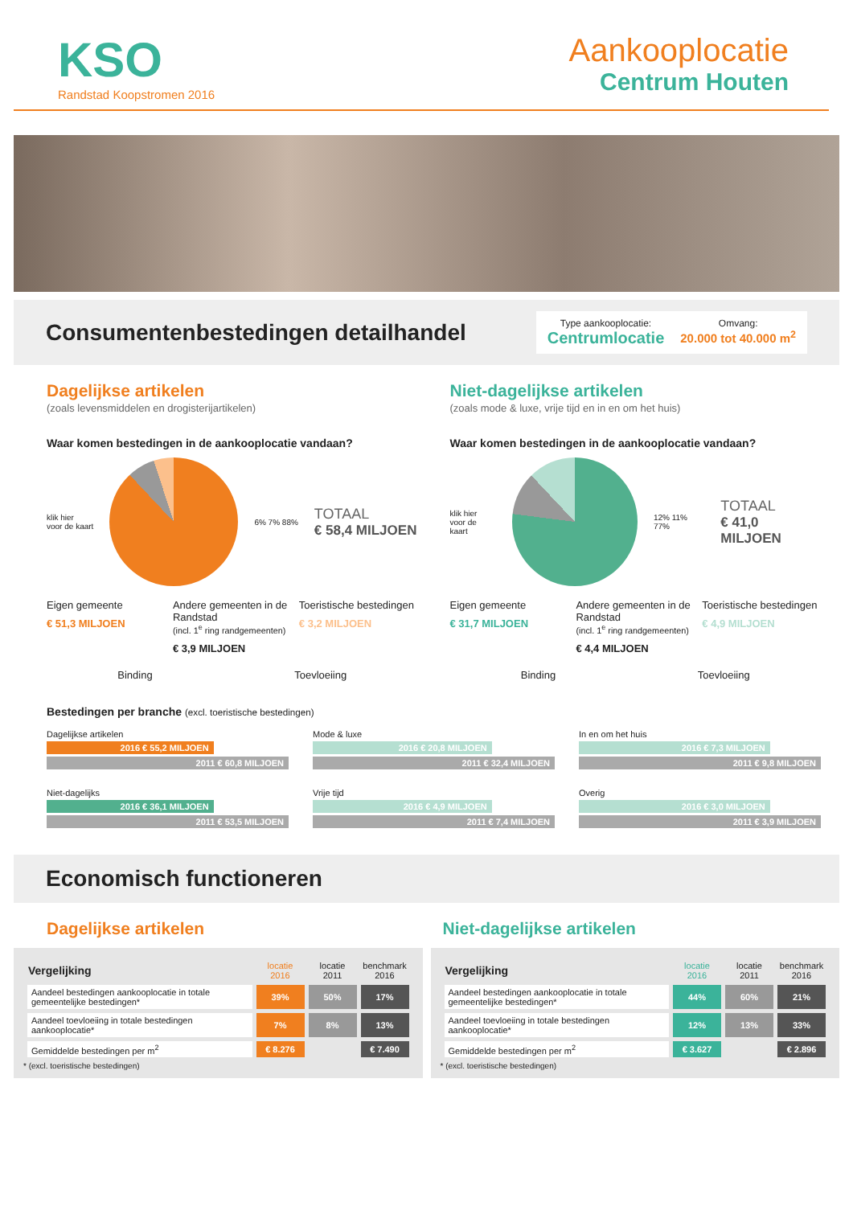KSO
Randstad Koopstromen 2016
Aankooplocatie
Centrum Houten
Consumentenbestedingen detailhandel
Type aankooplocatie:
Centrumlocatie
Omvang:
20.000 tot 40.000 m<sup>2</sup>
Dagelijkse artikelen
(zoals levensmiddelen en drogisterijartikelen)
Waar komen bestedingen in de aankooplocatie vandaan?
klik hier
voor de kaart
6% 7% 88%
TOTAAL
€ 58,4 MILJOEN
Eigen gemeente
€ 51,3 MILJOEN
Andere gemeenten in de Randstad
(incl. 1<sup>e</sup> ring randgemeenten)
€ 3,9 MILJOEN
Toeristische bestedingen
€ 3,2 MILJOEN
Binding Toevloeiing
Niet-dagelijkse artikelen
(zoals mode & luxe, vrije tijd en in en om het huis)
Waar komen bestedingen in de aankooplocatie vandaan?
klik hier
voor de kaart
12% 11% 77%
TOTAAL
€ 41,0 MILJOEN
Eigen gemeente
€ 31,7 MILJOEN
Andere gemeenten in de Randstad
(incl. 1<sup>e</sup> ring randgemeenten)
€ 4,4 MILJOEN
Toeristische bestedingen
€ 4,9 MILJOEN
Binding Toevloeiing
Bestedingen per branche (excl. toeristische bestedingen)
Dagelijkse artikelen
2016 € 55,2 MILJOEN
2011 € 60,8 MILJOEN
Mode & luxe
2016 € 20,8 MILJOEN
2011 € 32,4 MILJOEN
In en om het huis
2016 € 7,3 MILJOEN
2011 € 9,8 MILJOEN
Niet-dagelijks
2016 € 36,1 MILJOEN
2011 € 53,5 MILJOEN
Vrije tijd
2016 € 4,9 MILJOEN
2011 € 7,4 MILJOEN
Overig
2016 € 3,0 MILJOEN
2011 € 3,9 MILJOEN
Economisch functioneren
Dagelijkse artikelen Niet-dagelijkse artikelen
| Vergelijking | locatie 2016 | locatie 2011 | benchmark 2016 |
| --- | --- | --- | --- |
| Aandeel bestedingen aankooplocatie in totale gemeentelijke bestedingen* | 39% | 50% | 17% |
| Aandeel toevloeiing in totale bestedingen aankooplocatie* | 7% | 8% | 13% |
| Gemiddelde bestedingen per m<sup>2</sup> | € 8.276 | | € 7.490 |
* (excl. toeristische bestedingen)
| Vergelijking | locatie 2016 | locatie 2011 | benchmark 2016 |
| --- | --- | --- | --- |
| Aandeel bestedingen aankooplocatie in totale gemeentelijke bestedingen* | 44% | 60% | 21% |
| Aandeel toevloeiing in totale bestedingen aankooplocatie* | 12% | 13% | 33% |
| Gemiddelde bestedingen per m<sup>2</sup> | € 3.627 | | € 2.896 |
* (excl. toeristische bestedingen)